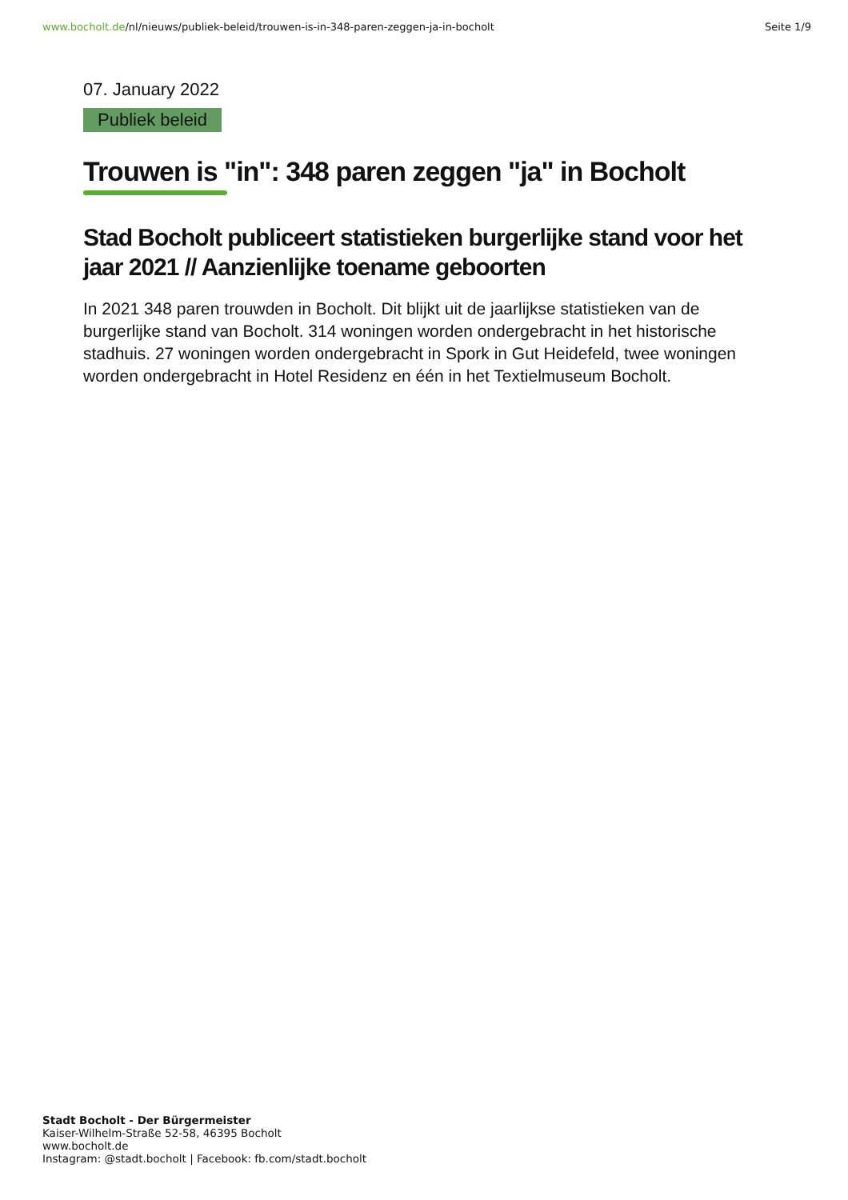www.bocholt.de/nl/nieuws/publiek-beleid/trouwen-is-in-348-paren-zeggen-ja-in-bocholt
Seite 1/9
07. January 2022
Publiek beleid
Trouwen is "in": 348 paren zeggen "ja" in Bocholt
Stad Bocholt publiceert statistieken burgerlijke stand voor het jaar 2021 // Aanzienlijke toename geboorten
In 2021 348 paren trouwden in Bocholt. Dit blijkt uit de jaarlijkse statistieken van de burgerlijke stand van Bocholt. 314 woningen worden ondergebracht in het historische stadhuis. 27 woningen worden ondergebracht in Spork in Gut Heidefeld, twee woningen worden ondergebracht in Hotel Residenz en één in het Textielmuseum Bocholt.
Stadt Bocholt - Der Bürgermeister
Kaiser-Wilhelm-Straße 52-58, 46395 Bocholt
www.bocholt.de
Instagram: @stadt.bocholt | Facebook: fb.com/stadt.bocholt